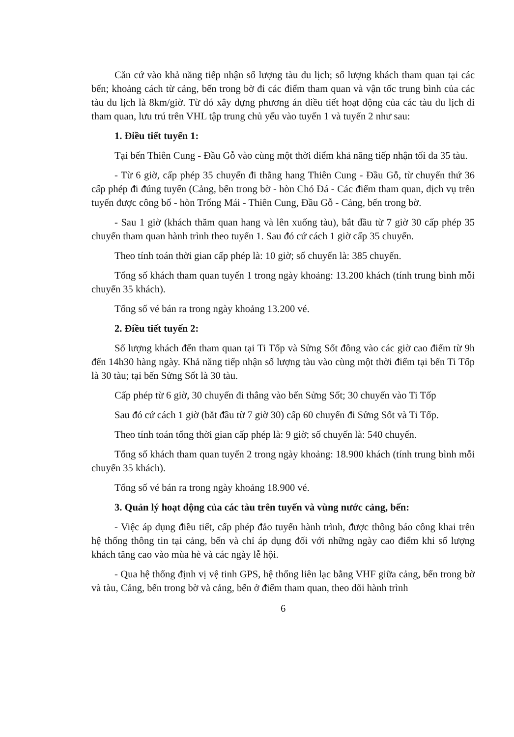Căn cứ vào khả năng tiếp nhận số lượng tàu du lịch; số lượng khách tham quan tại các bến; khoảng cách từ cảng, bến trong bờ đi các điểm tham quan và vận tốc trung bình của các tàu du lịch là 8km/giờ. Từ đó xây dựng phương án điều tiết hoạt động của các tàu du lịch đi tham quan, lưu trú trên VHL tập trung chủ yếu vào tuyến 1 và tuyến 2 như sau:
1. Điều tiết tuyến 1:
Tại bến Thiên Cung - Đầu Gỗ vào cùng một thời điểm khả năng tiếp nhận tối đa 35 tàu.
- Từ 6 giờ, cấp phép 35 chuyến đi thẳng hang Thiên Cung - Đầu Gỗ, từ chuyến thứ 36 cấp phép đi đúng tuyến (Cảng, bến trong bờ - hòn Chó Đá - Các điểm tham quan, dịch vụ trên tuyến được công bố - hòn Trống Mái - Thiên Cung, Đầu Gỗ - Cảng, bến trong bờ.
- Sau 1 giờ (khách thăm quan hang và lên xuống tàu), bắt đầu từ 7 giờ 30 cấp phép 35 chuyến tham quan hành trình theo tuyến 1. Sau đó cứ cách 1 giờ cấp 35 chuyến.
Theo tính toán thời gian cấp phép là: 10 giờ; số chuyến là: 385 chuyến.
Tổng số khách tham quan tuyến 1 trong ngày khoảng: 13.200 khách (tính trung bình mỗi chuyến 35 khách).
Tổng số vé bán ra trong ngày khoảng 13.200 vé.
2. Điều tiết tuyến 2:
Số lượng khách đến tham quan tại Ti Tốp và Sửng Sốt đông vào các giờ cao điểm từ 9h đến 14h30 hàng ngày. Khả năng tiếp nhận số lượng tàu vào cùng một thời điểm tại bến Ti Tốp là 30 tàu; tại bến Sửng Sốt là 30 tàu.
Cấp phép từ 6 giờ, 30 chuyến đi thẳng vào bến Sửng Sốt; 30 chuyến vào Ti Tốp
Sau đó cứ cách 1 giờ (bắt đầu từ 7 giờ 30) cấp 60 chuyến đi Sửng Sốt và Ti Tốp.
Theo tính toán tổng thời gian cấp phép là: 9 giờ; số chuyến là: 540 chuyến.
Tổng số khách tham quan tuyến 2 trong ngày khoảng: 18.900 khách (tính trung bình mỗi chuyến 35 khách).
Tổng số vé bán ra trong ngày khoảng 18.900 vé.
3. Quản lý hoạt động của các tàu trên tuyến và vùng nước cảng, bến:
- Việc áp dụng điều tiết, cấp phép đảo tuyến hành trình, được thông báo công khai trên hệ thống thông tin tại cảng, bến và chỉ áp dụng đối với những ngày cao điểm khi số lượng khách tăng cao vào mùa hè và các ngày lễ hội.
- Qua hệ thống định vị vệ tinh GPS, hệ thống liên lạc bằng VHF giữa cảng, bến trong bờ và tàu, Cảng, bến trong bờ và cảng, bến ở điểm tham quan, theo dõi hành trình
6